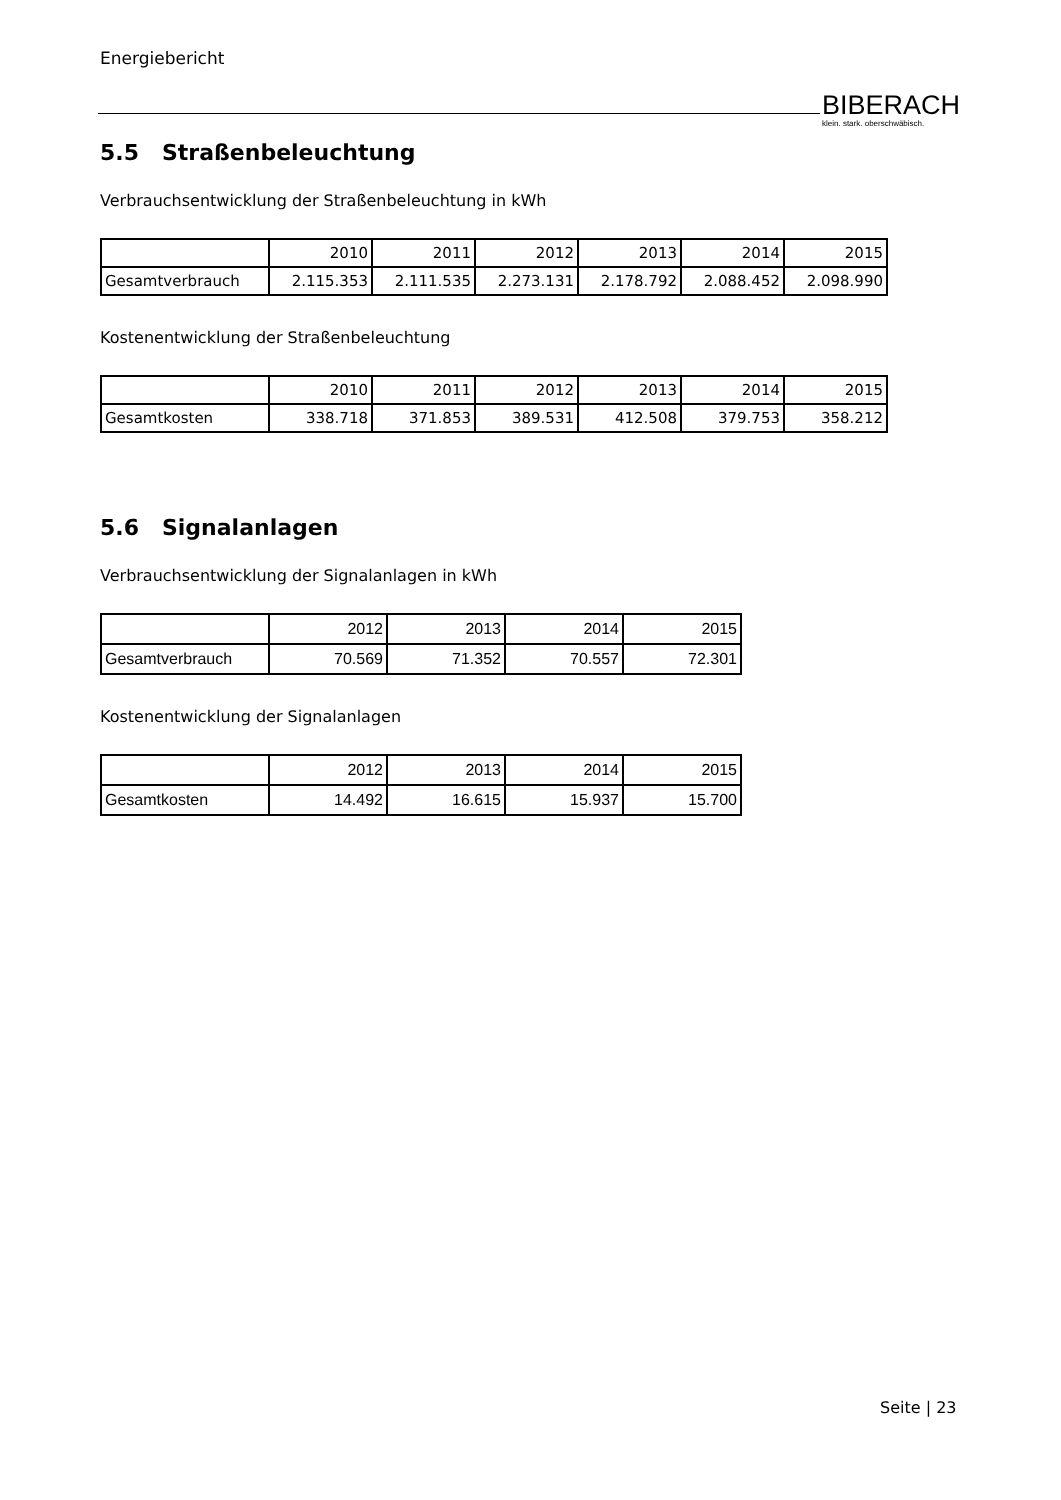Energiebericht
BIBERACH
klein. stark. oberschwäbisch.
5.5 Straßenbeleuchtung
Verbrauchsentwicklung der Straßenbeleuchtung in kWh
| | 2010 | 2011 | 2012 | 2013 | 2014 | 2015 |
| Gesamtverbrauch | 2.115.353 | 2.111.535 | 2.273.131 | 2.178.792 | 2.088.452 | 2.098.990 |
Kostenentwicklung der Straßenbeleuchtung
| | 2010 | 2011 | 2012 | 2013 | 2014 | 2015 |
| Gesamtkosten | 338.718 | 371.853 | 389.531 | 412.508 | 379.753 | 358.212 |
5.6 Signalanlagen
Verbrauchsentwicklung der Signalanlagen in kWh
| | 2012 | 2013 | 2014 | 2015 |
| Gesamtverbrauch | 70.569 | 71.352 | 70.557 | 72.301 |
Kostenentwicklung der Signalanlagen
| | 2012 | 2013 | 2014 | 2015 |
| Gesamtkosten | 14.492 | 16.615 | 15.937 | 15.700 |
Seite | 23